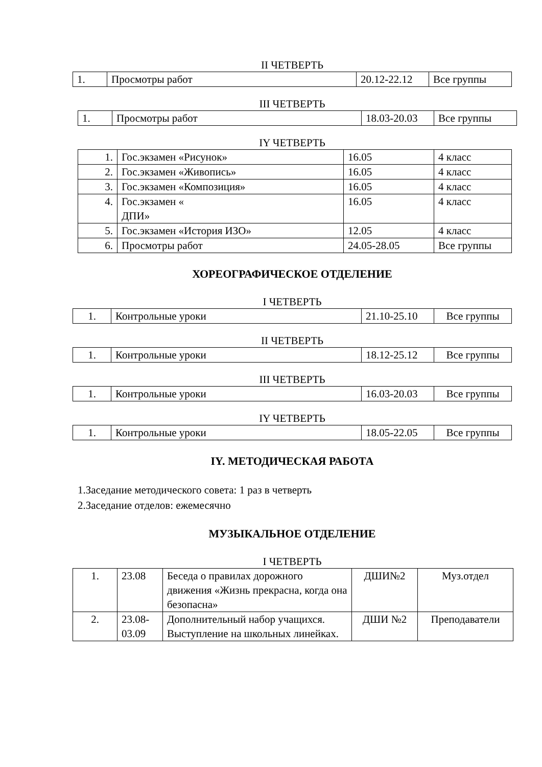II ЧЕТВЕРТЬ
| 1. | Просмотры работ | 20.12-22.12 | Все группы |
III ЧЕТВЕРТЬ
| 1. | Просмотры работ | 18.03-20.03 | Все группы |
IY ЧЕТВЕРТЬ
| 1. | Гос.экзамен «Рисунок» | 16.05 | 4 класс |
| 2. | Гос.экзамен «Живопись» | 16.05 | 4 класс |
| 3. | Гос.экзамен «Композиция» | 16.05 | 4 класс |
| 4. | Гос.экзамен « ДПИ» | 16.05 | 4 класс |
| 5. | Гос.экзамен «История ИЗО» | 12.05 | 4 класс |
| 6. | Просмотры работ | 24.05-28.05 | Все группы |
ХОРЕОГРАФИЧЕСКОЕ ОТДЕЛЕНИЕ
I ЧЕТВЕРТЬ
| 1. | Контрольные уроки | 21.10-25.10 | Все группы |
II ЧЕТВЕРТЬ
| 1. | Контрольные уроки | 18.12-25.12 | Все группы |
III ЧЕТВЕРТЬ
| 1. | Контрольные уроки | 16.03-20.03 | Все группы |
IY ЧЕТВЕРТЬ
| 1. | Контрольные уроки | 18.05-22.05 | Все группы |
IY. МЕТОДИЧЕСКАЯ РАБОТА
1.Заседание методического совета: 1 раз в четверть
2.Заседание отделов: ежемесячно
МУЗЫКАЛЬНОЕ ОТДЕЛЕНИЕ
I ЧЕТВЕРТЬ
| 1. | 23.08 | Беседа о правилах дорожного движения «Жизнь прекрасна, когда она безопасна» | ДШИ№2 | Муз.отдел |
| 2. | 23.08- 03.09 | Дополнительный набор учащихся. Выступление на школьных линейках. | ДШИ №2 | Преподаватели |